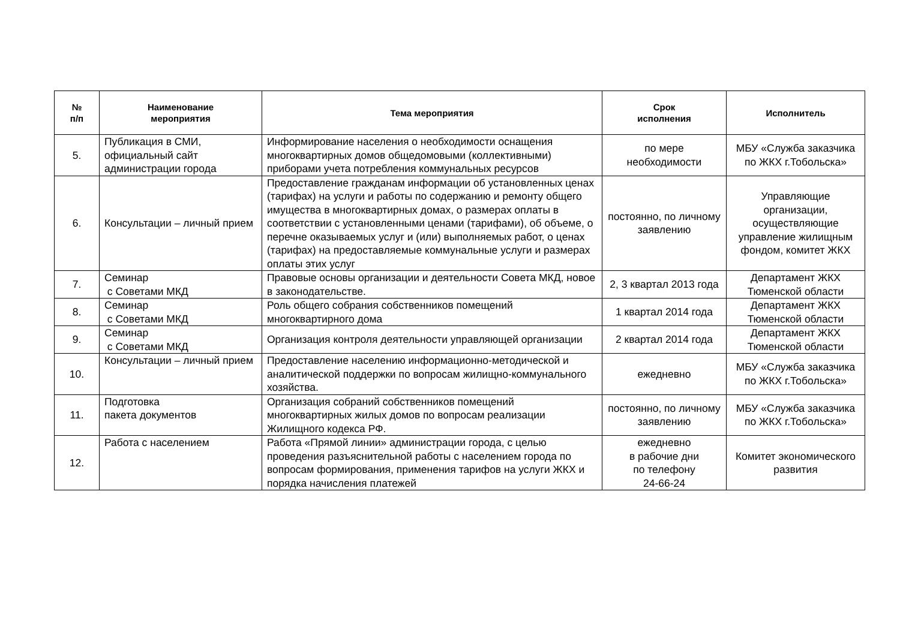| № п/п | Наименование мероприятия | Тема мероприятия | Срок исполнения | Исполнитель |
| --- | --- | --- | --- | --- |
| 5. | Публикация в СМИ, официальный сайт администрации города | Информирование населения о необходимости оснащения многоквартирных домов общедомовыми (коллективными) приборами учета потребления коммунальных ресурсов | по мере необходимости | МБУ «Служба заказчика по ЖКХ г.Тобольска» |
| 6. | Консультации – личный прием | Предоставление гражданам информации об установленных ценах (тарифах) на услуги и работы по содержанию и ремонту общего имущества в многоквартирных домах, о размерах оплаты в соответствии с установленными ценами (тарифами), об объеме, о перечне оказываемых услуг и (или) выполняемых работ, о ценах (тарифах) на предоставляемые коммунальные услуги и размерах оплаты этих услуг | постоянно, по личному заявлению | Управляющие организации, осуществляющие управление жилищным фондом, комитет ЖКХ |
| 7. | Семинар с Советами МКД | Правовые основы организации и деятельности Совета МКД, новое в законодательстве. | 2, 3 квартал 2013 года | Департамент ЖКХ Тюменской области |
| 8. | Семинар с Советами МКД | Роль общего собрания собственников помещений многоквартирного дома | 1 квартал 2014 года | Департамент ЖКХ Тюменской области |
| 9. | Семинар с Советами МКД | Организация контроля деятельности управляющей организации | 2 квартал 2014 года | Департамент ЖКХ Тюменской области |
| 10. | Консультации – личный прием | Предоставление населению информационно-методической и аналитической поддержки по вопросам жилищно-коммунального хозяйства. | ежедневно | МБУ «Служба заказчика по ЖКХ г.Тобольска» |
| 11. | Подготовка пакета документов | Организация собраний собственников помещений многоквартирных жилых домов по вопросам реализации Жилищного кодекса РФ. | постоянно, по личному заявлению | МБУ «Служба заказчика по ЖКХ г.Тобольска» |
| 12. | Работа с населением | Работа «Прямой линии» администрации города, с целью проведения разъяснительной работы с населением города по вопросам формирования, применения тарифов на услуги ЖКХ и порядка начисления платежей | ежедневно в рабочие дни по телефону 24-66-24 | Комитет экономического развития |